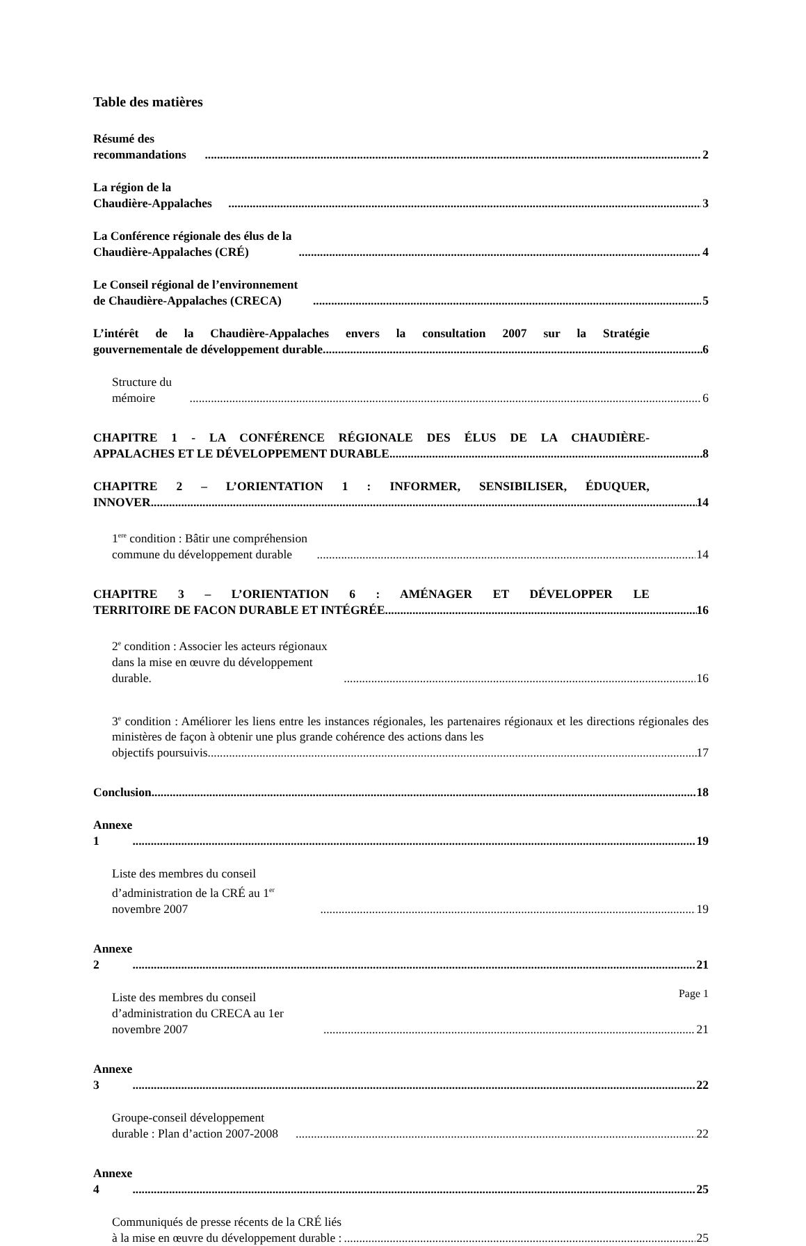Table des matières
Résumé des recommandations 2
La région de la Chaudière-Appalaches 3
La Conférence régionale des élus de la Chaudière-Appalaches (CRÉ) 4
Le Conseil régional de l’environnement de Chaudière-Appalaches (CRECA) 5
L’intérêt de la Chaudière-Appalaches envers la consultation 2007 sur la Stratégie
gouvernementale de développement durable 6
Structure du mémoire 6
CHAPITRE 1 - LA CONFÉRENCE RÉGIONALE DES ÉLUS DE LA CHAUDIÈRE-
APPALACHES ET LE DÉVELOPPEMENT DURABLE 8
CHAPITRE 2 – L’ORIENTATION 1 : INFORMER, SENSIBILISER, ÉDUQUER,
INNOVER 14
1<sup>ere</sup> condition : Bâtir une compréhension commune du développement durable 14
CHAPITRE 3 – L’ORIENTATION 6 : AMÉNAGER ET DÉVELOPPER LE
TERRITOIRE DE FACON DURABLE ET INTÉGRÉE 16
2<sup>e</sup> condition : Associer les acteurs régionaux dans la mise en œuvre du développement durable. 16
3<sup>e</sup> condition : Améliorer les liens entre les instances régionales, les partenaires régionaux et les directions régionales des ministères de façon à obtenir une plus grande cohérence des actions dans les
objectifs poursuivis. 17
Conclusion 18
Annexe 1 19
Liste des membres du conseil d’administration de la CRÉ au 1<sup>er</sup> novembre 2007 19
Annexe 2 21
Liste des membres du conseil d’administration du CRECA au 1er novembre 2007 21
Annexe 3 22
Groupe-conseil développement durable : Plan d’action 2007-2008 22
Annexe 4 25
Communiqués de presse récents de la CRÉ liés à la mise en œuvre du développement durable : 25
Page 1